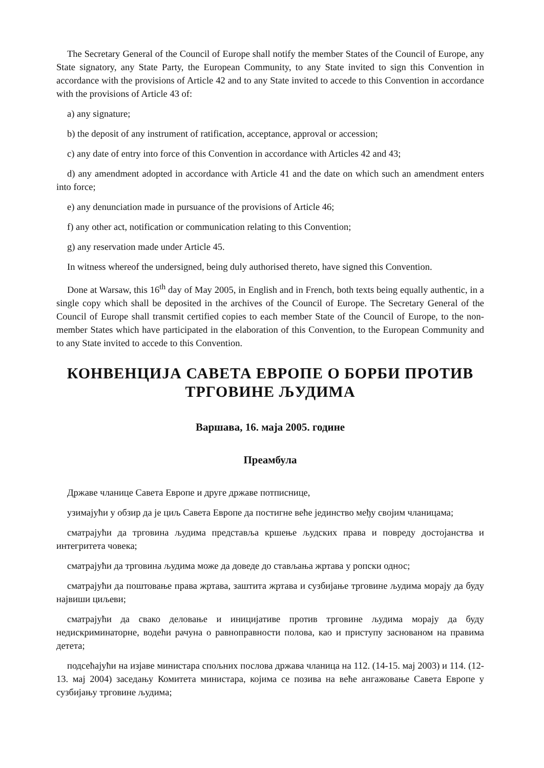The Secretary General of the Council of Europe shall notify the member States of the Council of Europe, any State signatory, any State Party, the European Community, to any State invited to sign this Convention in accordance with the provisions of Article 42 and to any State invited to accede to this Convention in accordance with the provisions of Article 43 of:
a) any signature;
b) the deposit of any instrument of ratification, acceptance, approval or accession;
c) any date of entry into force of this Convention in accordance with Articles 42 and 43;
d) any amendment adopted in accordance with Article 41 and the date on which such an amendment enters into force;
e) any denunciation made in pursuance of the provisions of Article 46;
f) any other act, notification or communication relating to this Convention;
g) any reservation made under Article 45.
In witness whereof the undersigned, being duly authorised thereto, have signed this Convention.
Done at Warsaw, this 16<sup>th</sup> day of May 2005, in English and in French, both texts being equally authentic, in a single copy which shall be deposited in the archives of the Council of Europe. The Secretary General of the Council of Europe shall transmit certified copies to each member State of the Council of Europe, to the non-member States which have participated in the elaboration of this Convention, to the European Community and to any State invited to accede to this Convention.
КОНВЕНЦИЈА САВЕТА ЕВРОПЕ О БОРБИ ПРОТИВ ТРГОВИНЕ ЉУДИМА
Варшава, 16. маја 2005. године
Преамбула
Државе чланице Савета Европе и друге државе потписнице,
узимајући у обзир да је циљ Савета Европе да постигне веће јединство међу својим чланицама;
сматрајући да трговина људима представља кршење људских права и повреду достојанства и интегритета човека;
сматрајући да трговина људима може да доведе до стављања жртава у ропски однос;
сматрајући да поштовање права жртава, заштита жртава и сузбијање трговине људима морају да буду највиши циљеви;
сматрајући да свако деловање и иницијативе против трговине људима морају да буду недискриминаторне, водећи рачуна о равноправности полова, као и приступу заснованом на правима детета;
подсећајући на изјаве министара спољних послова држава чланица на 112. (14-15. мај 2003) и 114. (12-13. мај 2004) заседању Комитета министара, којима се позива на веће ангажовање Савета Европе у сузбијању трговине људима;